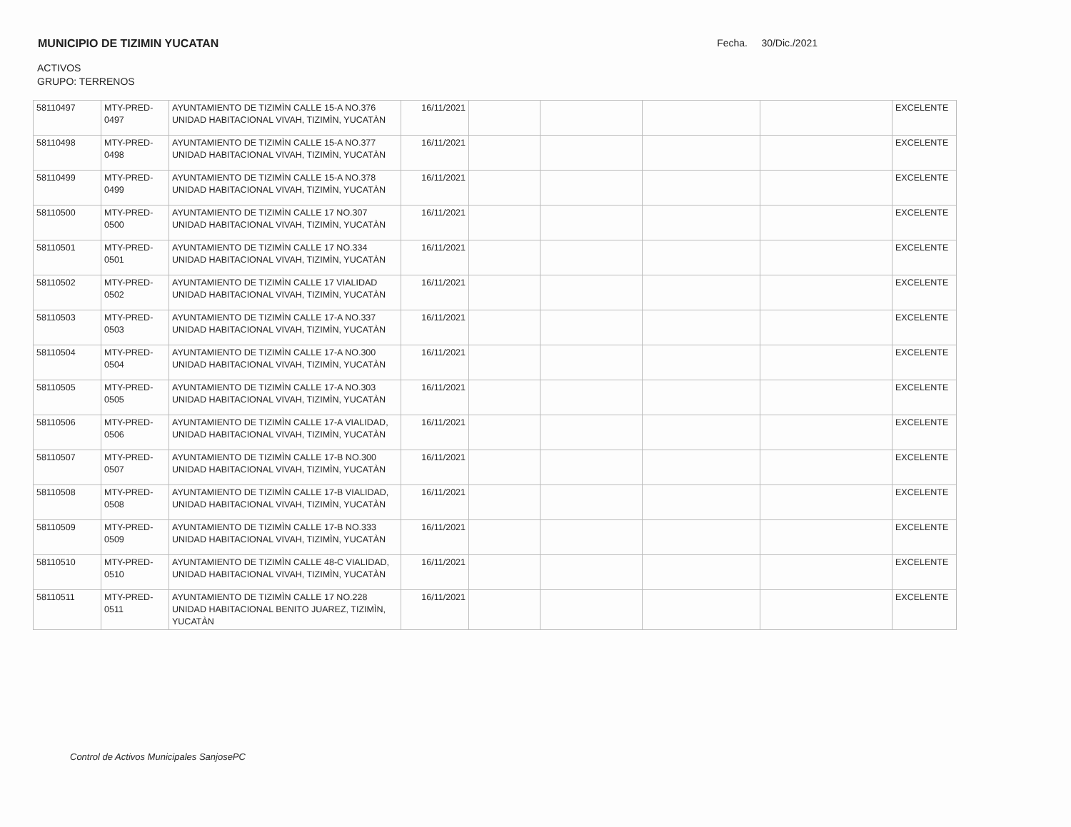MUNICIPIO DE TIZIMIN YUCATAN Fecha. 30/Dic./2021
ACTIVOS
GRUPO: TERRENOS
| 58110497 | MTY-PRED-0497 | AYUNTAMIENTO DE TIZIMÌN CALLE 15-A NO.376 UNIDAD HABITACIONAL VIVAH, TIZIMÌN, YUCATÀN | 16/11/2021 | | | | | EXCELENTE |
| 58110498 | MTY-PRED-0498 | AYUNTAMIENTO DE TIZIMÌN CALLE 15-A NO.377 UNIDAD HABITACIONAL VIVAH, TIZIMÌN, YUCATÀN | 16/11/2021 | | | | | EXCELENTE |
| 58110499 | MTY-PRED-0499 | AYUNTAMIENTO DE TIZIMÌN CALLE 15-A NO.378 UNIDAD HABITACIONAL VIVAH, TIZIMÌN, YUCATÀN | 16/11/2021 | | | | | EXCELENTE |
| 58110500 | MTY-PRED-0500 | AYUNTAMIENTO DE TIZIMÌN CALLE 17 NO.307 UNIDAD HABITACIONAL VIVAH, TIZIMÌN, YUCATÀN | 16/11/2021 | | | | | EXCELENTE |
| 58110501 | MTY-PRED-0501 | AYUNTAMIENTO DE TIZIMÌN CALLE 17 NO.334 UNIDAD HABITACIONAL VIVAH, TIZIMÌN, YUCATÀN | 16/11/2021 | | | | | EXCELENTE |
| 58110502 | MTY-PRED-0502 | AYUNTAMIENTO DE TIZIMÌN CALLE 17 VIALIDAD UNIDAD HABITACIONAL VIVAH, TIZIMÌN, YUCATÀN | 16/11/2021 | | | | | EXCELENTE |
| 58110503 | MTY-PRED-0503 | AYUNTAMIENTO DE TIZIMÌN CALLE 17-A NO.337 UNIDAD HABITACIONAL VIVAH, TIZIMÌN, YUCATÀN | 16/11/2021 | | | | | EXCELENTE |
| 58110504 | MTY-PRED-0504 | AYUNTAMIENTO DE TIZIMÌN CALLE 17-A NO.300 UNIDAD HABITACIONAL VIVAH, TIZIMÌN, YUCATÀN | 16/11/2021 | | | | | EXCELENTE |
| 58110505 | MTY-PRED-0505 | AYUNTAMIENTO DE TIZIMÌN CALLE 17-A NO.303 UNIDAD HABITACIONAL VIVAH, TIZIMÌN, YUCATÀN | 16/11/2021 | | | | | EXCELENTE |
| 58110506 | MTY-PRED-0506 | AYUNTAMIENTO DE TIZIMÌN CALLE 17-A VIALIDAD, UNIDAD HABITACIONAL VIVAH, TIZIMÌN, YUCATÀN | 16/11/2021 | | | | | EXCELENTE |
| 58110507 | MTY-PRED-0507 | AYUNTAMIENTO DE TIZIMÌN CALLE 17-B NO.300 UNIDAD HABITACIONAL VIVAH, TIZIMÌN, YUCATÀN | 16/11/2021 | | | | | EXCELENTE |
| 58110508 | MTY-PRED-0508 | AYUNTAMIENTO DE TIZIMÌN CALLE 17-B VIALIDAD, UNIDAD HABITACIONAL VIVAH, TIZIMÌN, YUCATÀN | 16/11/2021 | | | | | EXCELENTE |
| 58110509 | MTY-PRED-0509 | AYUNTAMIENTO DE TIZIMÌN CALLE 17-B NO.333 UNIDAD HABITACIONAL VIVAH, TIZIMÌN, YUCATÀN | 16/11/2021 | | | | | EXCELENTE |
| 58110510 | MTY-PRED-0510 | AYUNTAMIENTO DE TIZIMÌN CALLE 48-C VIALIDAD, UNIDAD HABITACIONAL VIVAH, TIZIMÌN, YUCATÀN | 16/11/2021 | | | | | EXCELENTE |
| 58110511 | MTY-PRED-0511 | AYUNTAMIENTO DE TIZIMÌN CALLE 17 NO.228 UNIDAD HABITACIONAL BENITO JUAREZ, TIZIMÌN, YUCATÀN | 16/11/2021 | | | | | EXCELENTE |
Control de Activos Municipales SanjosePC